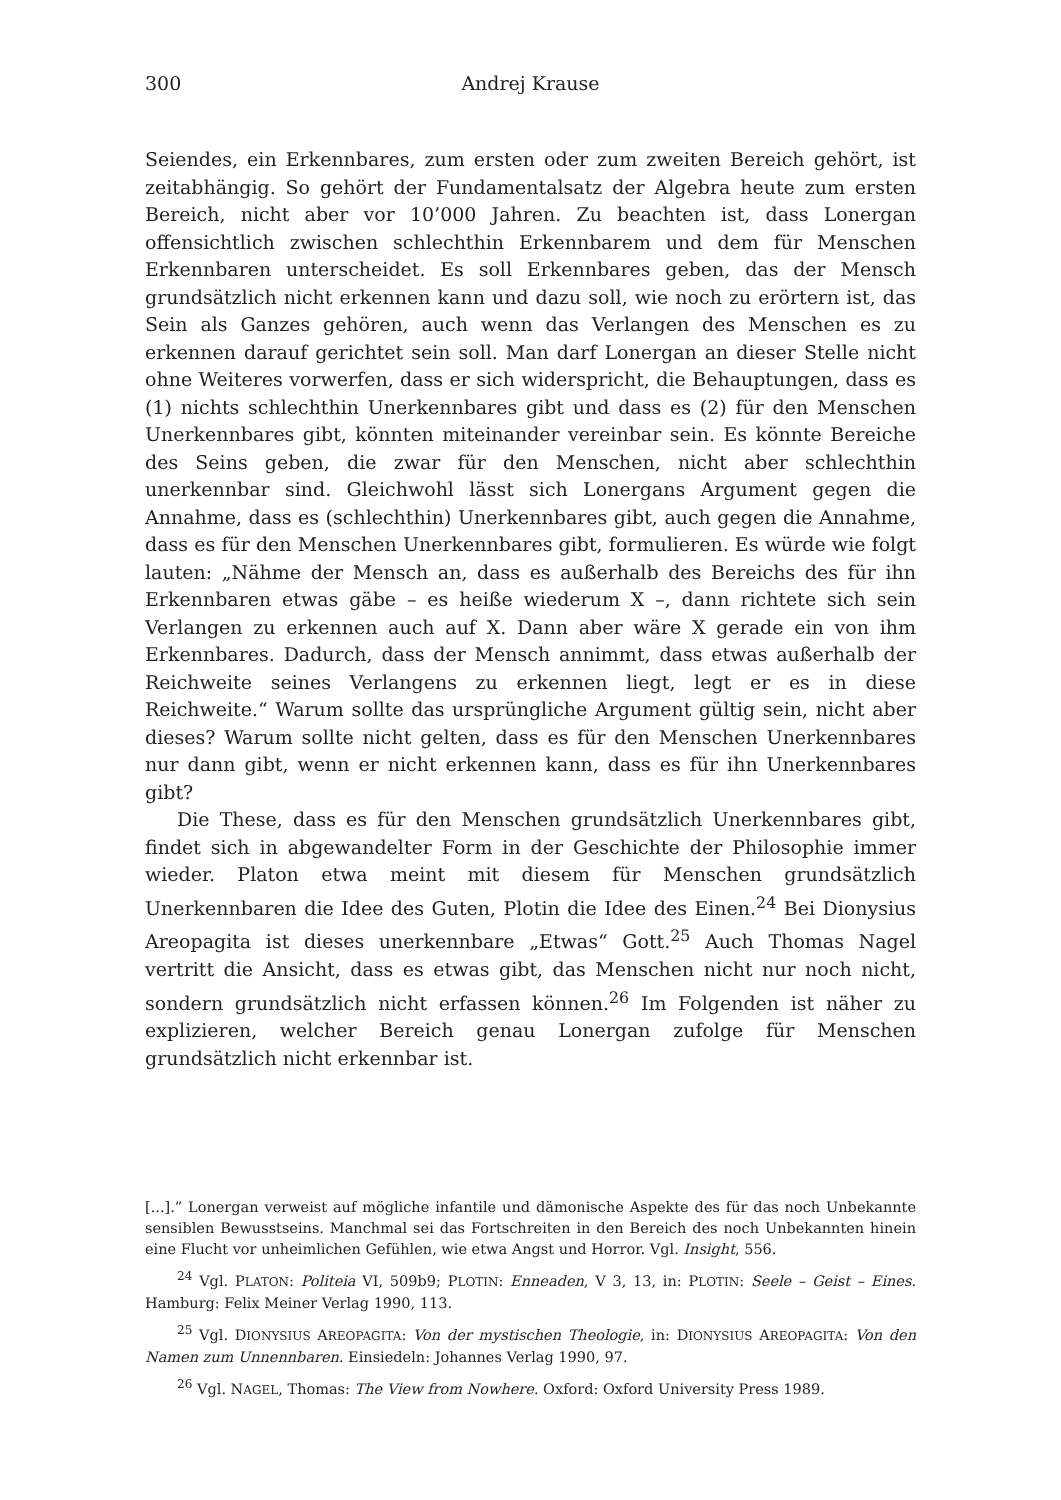300 Andrej Krause
Seiendes, ein Erkennbares, zum ersten oder zum zweiten Bereich gehört, ist zeitabhängig. So gehört der Fundamentalsatz der Algebra heute zum ersten Bereich, nicht aber vor 10’000 Jahren. Zu beachten ist, dass Lonergan offensichtlich zwischen schlechthin Erkennbarem und dem für Menschen Erkennbaren unterscheidet. Es soll Erkennbares geben, das der Mensch grundsätzlich nicht erkennen kann und dazu soll, wie noch zu erörtern ist, das Sein als Ganzes gehören, auch wenn das Verlangen des Menschen es zu erkennen darauf gerichtet sein soll. Man darf Lonergan an dieser Stelle nicht ohne Weiteres vorwerfen, dass er sich widerspricht, die Behauptungen, dass es (1) nichts schlechthin Unerkennbares gibt und dass es (2) für den Menschen Unerkennbares gibt, könnten miteinander vereinbar sein. Es könnte Bereiche des Seins geben, die zwar für den Menschen, nicht aber schlechthin unerkennbar sind. Gleichwohl lässt sich Lonergans Argument gegen die Annahme, dass es (schlechthin) Unerkennbares gibt, auch gegen die Annahme, dass es für den Menschen Unerkennbares gibt, formulieren. Es würde wie folgt lauten: „Nähme der Mensch an, dass es außerhalb des Bereichs des für ihn Erkennbaren etwas gäbe – es heiße wiederum X –, dann richtete sich sein Verlangen zu erkennen auch auf X. Dann aber wäre X gerade ein von ihm Erkennbares. Dadurch, dass der Mensch annimmt, dass etwas außerhalb der Reichweite seines Verlangens zu erkennen liegt, legt er es in diese Reichweite.“ Warum sollte das ursprüngliche Argument gültig sein, nicht aber dieses? Warum sollte nicht gelten, dass es für den Menschen Unerkennbares nur dann gibt, wenn er nicht erkennen kann, dass es für ihn Unerkennbares gibt?
Die These, dass es für den Menschen grundsätzlich Unerkennbares gibt, findet sich in abgewandelter Form in der Geschichte der Philosophie immer wieder. Platon etwa meint mit diesem für Menschen grundsätzlich Unerkennbaren die Idee des Guten, Plotin die Idee des Einen.<sup>24</sup> Bei Dionysius Areopagita ist dieses unerkennbare „Etwas“ Gott.<sup>25</sup> Auch Thomas Nagel vertritt die Ansicht, dass es etwas gibt, das Menschen nicht nur noch nicht, sondern grundsätzlich nicht erfassen können.<sup>26</sup> Im Folgenden ist näher zu explizieren, welcher Bereich genau Lonergan zufolge für Menschen grundsätzlich nicht erkennbar ist.
[...].” Lonergan verweist auf mögliche infantile und dämonische Aspekte des für das noch Unbekannte sensiblen Bewusstseins. Manchmal sei das Fortschreiten in den Bereich des noch Unbekannten hinein eine Flucht vor unheimlichen Gefühlen, wie etwa Angst und Horror. Vgl. Insight, 556.
<sup>24</sup> Vgl. PLATON: Politeia VI, 509b9; PLOTIN: Enneaden, V 3, 13, in: PLOTIN: Seele – Geist – Eines. Hamburg: Felix Meiner Verlag 1990, 113.
<sup>25</sup> Vgl. DIONYSIUS AREOPAGITA: Von der mystischen Theologie, in: DIONYSIUS AREOPAGITA: Von den Namen zum Unnennbaren. Einsiedeln: Johannes Verlag 1990, 97.
<sup>26</sup> Vgl. NAGEL, Thomas: The View from Nowhere. Oxford: Oxford University Press 1989.